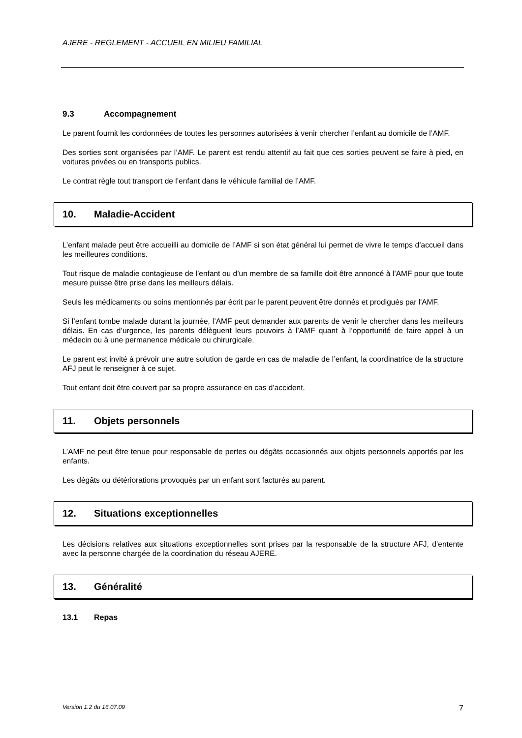AJERE - REGLEMENT - ACCUEIL EN MILIEU FAMILIAL
9.3 Accompagnement
Le parent fournit les cordonnées de toutes les personnes autorisées à venir chercher l’enfant au domicile de l’AMF.
Des sorties sont organisées par l’AMF. Le parent est rendu attentif au fait que ces sorties peuvent se faire à pied, en voitures privées ou en transports publics.
Le contrat règle tout transport de l’enfant dans le véhicule familial de l’AMF.
10. Maladie-Accident
L’enfant malade peut être accueilli au domicile de l’AMF si son état général lui permet de vivre le temps d’accueil dans les meilleures conditions.
Tout risque de maladie contagieuse de l’enfant ou d’un membre de sa famille doit être annoncé à l’AMF pour que toute mesure puisse être prise dans les meilleurs délais.
Seuls les médicaments ou soins mentionnés par écrit par le parent peuvent être donnés et prodigués par l'AMF.
Si l’enfant tombe malade durant la journée, l’AMF peut demander aux parents de venir le chercher dans les meilleurs délais. En cas d’urgence, les parents délèguent leurs pouvoirs à l’AMF quant à l’opportunité de faire appel à un médecin ou à une permanence médicale ou chirurgicale.
Le parent est invité à prévoir une autre solution de garde en cas de maladie de l’enfant, la coordinatrice de la structure AFJ peut le renseigner à ce sujet.
Tout enfant doit être couvert par sa propre assurance en cas d’accident.
11. Objets personnels
L’AMF ne peut être tenue pour responsable de pertes ou dégâts occasionnés aux objets personnels apportés par les enfants.
Les dégâts ou détériorations provoqués par un enfant sont facturés au parent.
12. Situations exceptionnelles
Les décisions relatives aux situations exceptionnelles sont prises par la responsable de la structure AFJ, d’entente avec la personne chargée de la coordination du réseau AJERE.
13. Généralité
13.1 Repas
Version 1.2 du 16.07.09 7